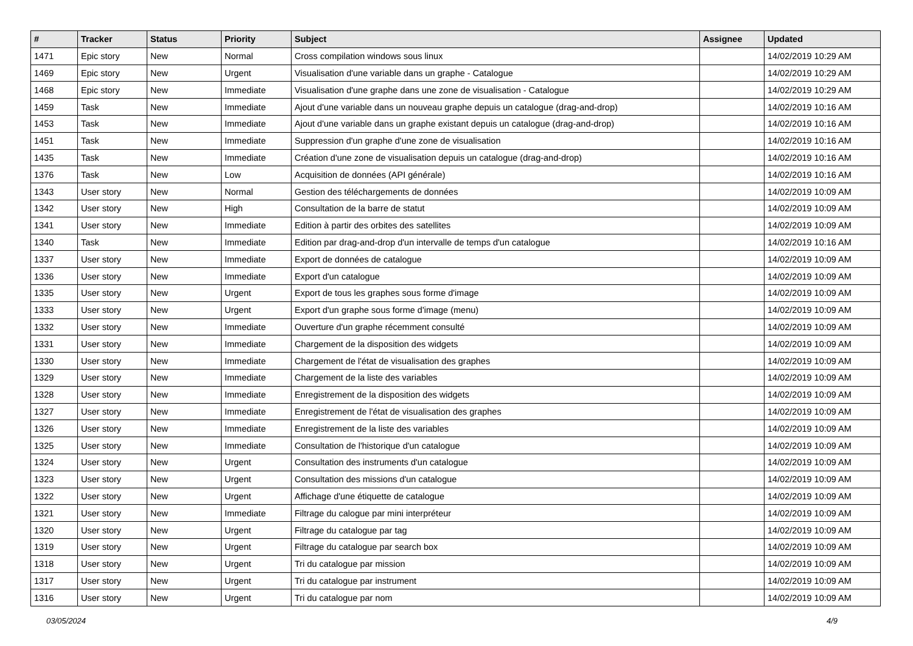| # | Tracker | Status | Priority | Subject | Assignee | Updated |
| --- | --- | --- | --- | --- | --- | --- |
| 1471 | Epic story | New | Normal | Cross compilation windows sous linux | | 14/02/2019 10:29 AM |
| 1469 | Epic story | New | Urgent | Visualisation d'une variable dans un graphe - Catalogue | | 14/02/2019 10:29 AM |
| 1468 | Epic story | New | Immediate | Visualisation d'une graphe dans une zone de visualisation - Catalogue | | 14/02/2019 10:29 AM |
| 1459 | Task | New | Immediate | Ajout d'une variable dans un nouveau graphe depuis un catalogue (drag-and-drop) | | 14/02/2019 10:16 AM |
| 1453 | Task | New | Immediate | Ajout d'une variable dans un graphe existant depuis un catalogue (drag-and-drop) | | 14/02/2019 10:16 AM |
| 1451 | Task | New | Immediate | Suppression d'un graphe d'une zone de visualisation | | 14/02/2019 10:16 AM |
| 1435 | Task | New | Immediate | Création d'une zone de visualisation depuis un catalogue (drag-and-drop) | | 14/02/2019 10:16 AM |
| 1376 | Task | New | Low | Acquisition de données (API générale) | | 14/02/2019 10:16 AM |
| 1343 | User story | New | Normal | Gestion des téléchargements de données | | 14/02/2019 10:09 AM |
| 1342 | User story | New | High | Consultation de la barre de statut | | 14/02/2019 10:09 AM |
| 1341 | User story | New | Immediate | Edition à partir des orbites des satellites | | 14/02/2019 10:09 AM |
| 1340 | Task | New | Immediate | Edition par drag-and-drop d'un intervalle de temps d'un catalogue | | 14/02/2019 10:16 AM |
| 1337 | User story | New | Immediate | Export de données de catalogue | | 14/02/2019 10:09 AM |
| 1336 | User story | New | Immediate | Export d'un catalogue | | 14/02/2019 10:09 AM |
| 1335 | User story | New | Urgent | Export de tous les graphes sous forme d'image | | 14/02/2019 10:09 AM |
| 1333 | User story | New | Urgent | Export d'un graphe sous forme d'image (menu) | | 14/02/2019 10:09 AM |
| 1332 | User story | New | Immediate | Ouverture d'un graphe récemment consulté | | 14/02/2019 10:09 AM |
| 1331 | User story | New | Immediate | Chargement de la disposition des widgets | | 14/02/2019 10:09 AM |
| 1330 | User story | New | Immediate | Chargement de l'état de visualisation des graphes | | 14/02/2019 10:09 AM |
| 1329 | User story | New | Immediate | Chargement de la liste des variables | | 14/02/2019 10:09 AM |
| 1328 | User story | New | Immediate | Enregistrement de la disposition des widgets | | 14/02/2019 10:09 AM |
| 1327 | User story | New | Immediate | Enregistrement de l'état de visualisation des graphes | | 14/02/2019 10:09 AM |
| 1326 | User story | New | Immediate | Enregistrement de la liste des variables | | 14/02/2019 10:09 AM |
| 1325 | User story | New | Immediate | Consultation de l'historique d'un catalogue | | 14/02/2019 10:09 AM |
| 1324 | User story | New | Urgent | Consultation des instruments d'un catalogue | | 14/02/2019 10:09 AM |
| 1323 | User story | New | Urgent | Consultation des missions d'un catalogue | | 14/02/2019 10:09 AM |
| 1322 | User story | New | Urgent | Affichage d'une étiquette de catalogue | | 14/02/2019 10:09 AM |
| 1321 | User story | New | Immediate | Filtrage du calogue par mini interpréteur | | 14/02/2019 10:09 AM |
| 1320 | User story | New | Urgent | Filtrage du catalogue par tag | | 14/02/2019 10:09 AM |
| 1319 | User story | New | Urgent | Filtrage du catalogue par search box | | 14/02/2019 10:09 AM |
| 1318 | User story | New | Urgent | Tri du catalogue par mission | | 14/02/2019 10:09 AM |
| 1317 | User story | New | Urgent | Tri du catalogue par instrument | | 14/02/2019 10:09 AM |
| 1316 | User story | New | Urgent | Tri du catalogue par nom | | 14/02/2019 10:09 AM |
03/05/2024 4/9